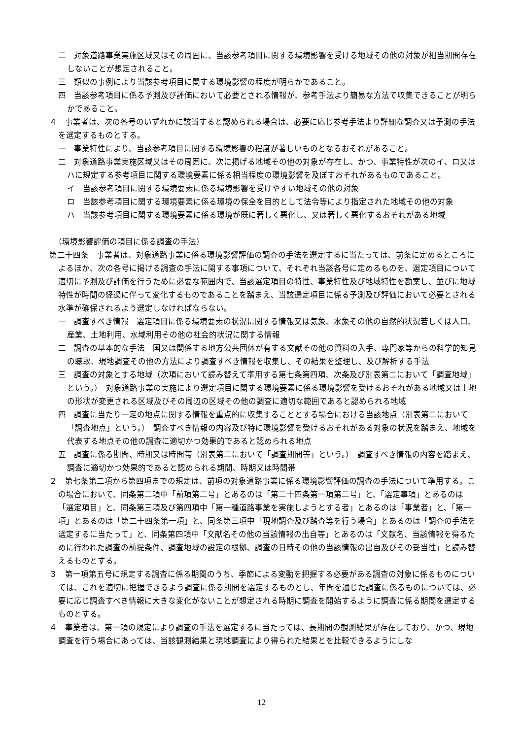二　対象道路事業実施区域又はその周囲に、当該参考項目に関する環境影響を受ける地域その他の対象が相当期間存在しないことが想定されること。
三　類似の事例により当該参考項目に関する環境影響の程度が明らかであること。
四　当該参考項目に係る予測及び評価において必要とされる情報が、参考手法より簡易な方法で収集できることが明らかであること。
４　事業者は、次の各号のいずれかに該当すると認められる場合は、必要に応じ参考手法より詳細な調査又は予測の手法を選定するものとする。
一　事業特性により、当該参考項目に関する環境影響の程度が著しいものとなるおそれがあること。
二　対象道路事業実施区域又はその周囲に、次に掲げる地域その他の対象が存在し、かつ、事業特性が次のイ、ロ又はハに規定する参考項目に関する環境要素に係る相当程度の環境影響を及ぼすおそれがあるものであること。
イ　当該参考項目に関する環境要素に係る環境影響を受けやすい地域その他の対象
ロ　当該参考項目に関する環境要素に係る環境の保全を目的として法令等により指定された地域その他の対象
ハ　当該参考項目に関する環境要素に係る環境が既に著しく悪化し、又は著しく悪化するおそれがある地域
（環境影響評価の項目に係る調査の手法）
第二十四条　事業者は、対象道路事業に係る環境影響評価の調査の手法を選定するに当たっては、前条に定めるところによるほか、次の各号に掲げる調査の手法に関する事項について、それぞれ当該各号に定めるものを、選定項目について適切に予測及び評価を行うために必要な範囲内で、当該選定項目の特性、事業特性及び地域特性を勘案し、並びに地域特性が時間の経過に伴って変化するものであることを踏まえ、当該選定項目に係る予測及び評価において必要とされる水準が確保されるよう選定しなければならない。
一　調査すべき情報　選定項目に係る環境要素の状況に関する情報又は気象、水象その他の自然的状況若しくは人口、産業、土地利用、水域利用その他の社会的状況に関する情報
二　調査の基本的な手法　国又は関係する地方公共団体が有する文献その他の資料の入手、専門家等からの科学的知見の聴取、現地調査その他の方法により調査すべき情報を収集し、その結果を整理し、及び解析する手法
三　調査の対象とする地域（次項において読み替えて準用する第七条第四項、次条及び別表第二において「調査地域」という。）　対象道路事業の実施により選定項目に関する環境要素に係る環境影響を受けるおそれがある地域又は土地の形状が変更される区域及びその周辺の区域その他の調査に適切な範囲であると認められる地域
四　調査に当たり一定の地点に関する情報を重点的に収集することとする場合における当該地点（別表第二において「調査地点」という。）　調査すべき情報の内容及び特に環境影響を受けるおそれがある対象の状況を踏まえ、地域を代表する地点その他の調査に適切かつ効果的であると認められる地点
五　調査に係る期間、時期又は時間帯（別表第二において「調査期間等」という。）　調査すべき情報の内容を踏まえ、調査に適切かつ効果的であると認められる期間、時期又は時間帯
２　第七条第二項から第四項までの規定は、前項の対象道路事業に係る環境影響評価の調査の手法について準用する。この場合において、同条第二項中「前項第二号」とあるのは「第二十四条第一項第二号」と、「選定事項」とあるのは「選定項目」と、同条第三項及び第四項中「第一種道路事業を実施しようとする者」とあるのは「事業者」と、「第一項」とあるのは「第二十四条第一項」と、同条第三項中「現地調査及び踏査等を行う場合」とあるのは「調査の手法を選定するに当たって」と、同条第四項中「文献名その他の当該情報の出自等」とあるのは「文献名、当該情報を得るために行われた調査の前提条件、調査地域の設定の根拠、調査の日時その他の当該情報の出自及びその妥当性」と読み替えるものとする。
３　第一項第五号に規定する調査に係る期間のうち、季節による変動を把握する必要がある調査の対象に係るものについては、これを適切に把握できるよう調査に係る期間を選定するものとし、年間を通じた調査に係るものについては、必要に応じ調査すべき情報に大きな変化がないことが想定される時期に調査を開始するように調査に係る期間を選定するものとする。
４　事業者は、第一項の規定により調査の手法を選定するに当たっては、長期間の観測結果が存在しており、かつ、現地調査を行う場合にあっては、当該観測結果と現地調査により得られた結果とを比較できるようにしな
12